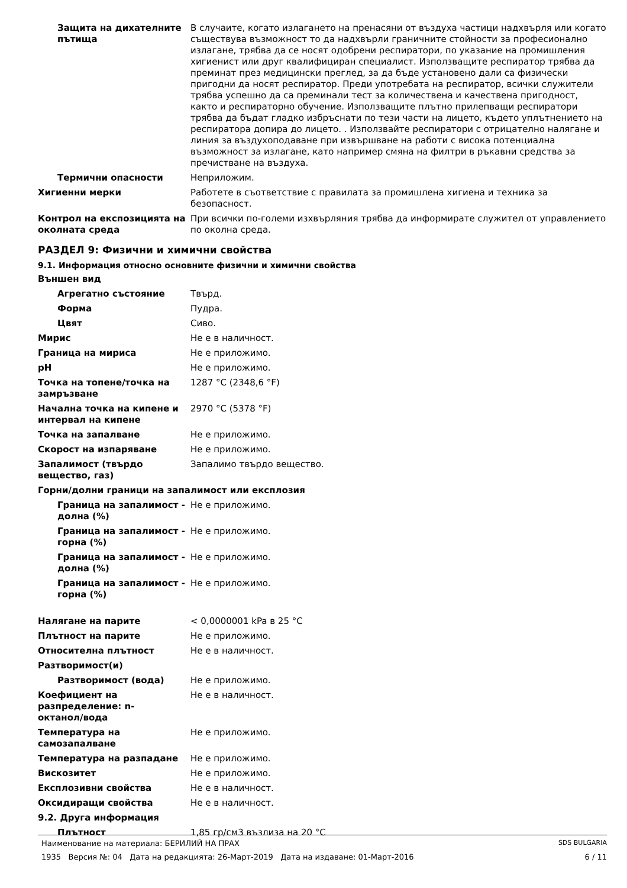Защита на дихателните пътища
В случаите, когато излагането на пренасяни от въздуха частици надхвърля или когато съществува възможност то да надхвърли граничните стойности за професионално излагане, трябва да се носят одобрени респиратори, по указание на промишления хигиенист или друг квалифициран специалист. Използващите респиратор трябва да преминат през медицински преглед, за да бъде установено дали са физически пригодни да носят респиратор. Преди употребата на респиратор, всички служители трябва успешно да са преминали тест за количествена и качествена пригодност, както и респираторно обучение. Използващите плътно прилепващи респиратори трябва да бъдат гладко избръснати по тези части на лицето, където уплътнението на респиратора допира до лицето. . Използвайте респиратори с отрицателно налягане и линия за въздухоподаване при извършване на работи с висока потенциална възможност за излагане, като например смяна на филтри в ръкавни средства за пречистване на въздуха.
Термични опасности Неприложим.
Хигиенни мерки Работете в съответствие с правилата за промишлена хигиена и техника за безопасност.
Контрол на експозицията на околната среда
При всички по-големи изхвърляния трябва да информирате служител от управлението по околна среда.
РАЗДЕЛ 9: Физични и химични свойства
9.1. Информация относно основните физични и химични свойства
Външен вид
Агрегатно състояние Твърд.
Форма Пудра.
Цвят Сиво.
Мирис Не е в наличност.
Граница на мириса Не е приложимо.
pH Не е приложимо.
Точка на топене/точка на замръзване
1287 °C (2348,6 °F)
Начална точка на кипене и интервал на кипене
2970 °C (5378 °F)
Точка на запалване Не е приложимо.
Скорост на изпаряване Не е приложимо.
Запалимост (твърдо вещество, газ)
Запалимо твърдо вещество.
Горни/долни граници на запалимост или експлозия
Граница на запалимост - долна (%)
Не е приложимо.
Граница на запалимост - горна (%)
Не е приложимо.
Граница на запалимост - долна (%)
Не е приложимо.
Граница на запалимост - горна (%)
Не е приложимо.
Налягане на парите < 0,0000001 kPa в 25 °C
Плътност на парите Не е приложимо.
Относителна плътност Не е в наличност.
Разтворимост(и)
Разтворимост (вода) Не е приложимо.
Коефициент на разпределение: n-октанол/вода
Не е в наличност.
Температура на самозапалване
Не е приложимо.
Температура на разпадане Не е приложимо.
Вискозитет Не е приложимо.
Експлозивни свойства Не е в наличност.
Оксидиращи свойства Не е в наличност.
9.2. Друга информация
Плътност 1,85 гр/см3 възлиза на 20 °C
Наименование на материала: БЕРИЛИЙ НА ПРАХ SDS BULGARIA
1935 Версия №: 04 Дата на редакцията: 26-Март-2019 Дата на издаване: 01-Март-2016 6 / 11